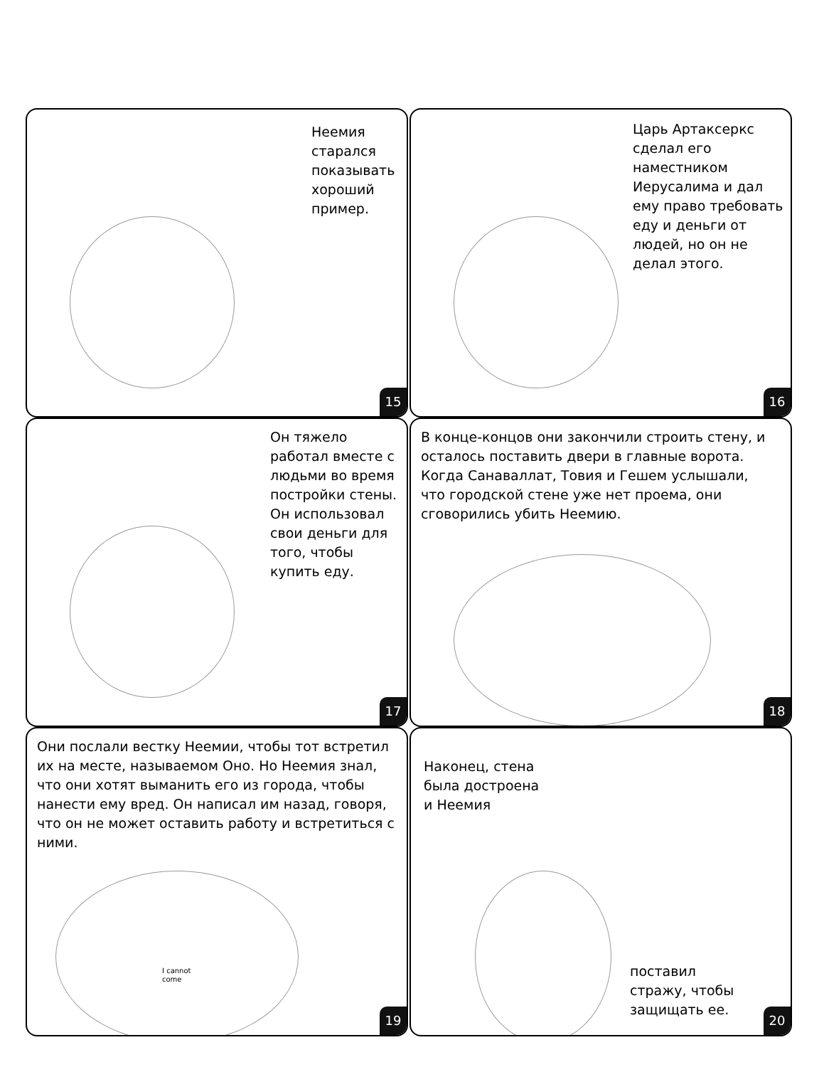Неемия старался показывать хороший пример.
15
Царь Артаксеркс сделал его наместником Иерусалима и дал ему право требовать еду и деньги от людей, но он не делал этого.
16
Он тяжело работал вместе с людьми во время постройки стены. Он использовал свои деньги для того, чтобы купить еду.
17
В конце-концов они закончили строить стену, и осталось поставить двери в главные ворота. Когда Санаваллат, Товия и Гешем услышали, что городской стене уже нет проема, они сговорились убить Неемию.
18
Они послали вестку Неемии, чтобы тот встретил их на месте, называемом Оно. Но Неемия знал, что они хотят выманить его из города, чтобы нанести ему вред. Он написал им назад, говоря, что он не может оставить работу и встретиться с ними.
I cannot come
19
Наконец, стена была достроена и Неемия
поставил стражу, чтобы защищать ее.
20